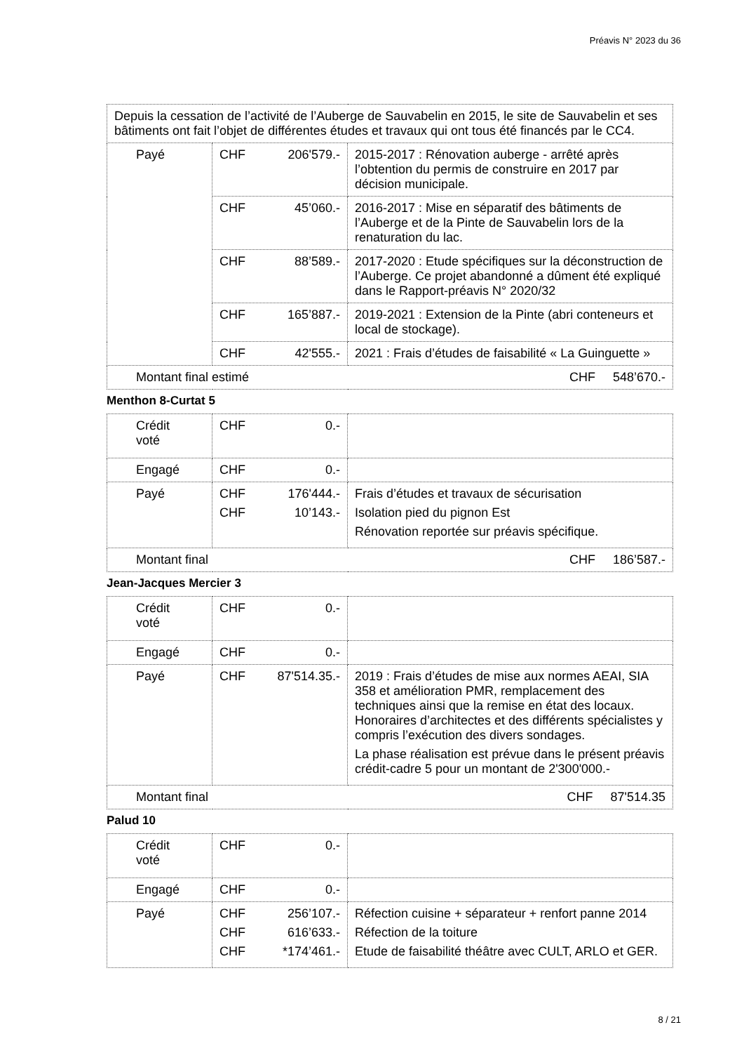Préavis N° 2023 du 36
| Depuis la cessation de l’activité de l’Auberge de Sauvabelin en 2015, le site de Sauvabelin et ses bâtiments ont fait l’objet de différentes études et travaux qui ont tous été financés par le CC4. | | |
| Payé | CHF 206'579.- | 2015-2017 : Rénovation auberge - arrêté après l’obtention du permis de construire en 2017 par décision municipale. |
| | CHF 45’060.- | 2016-2017 : Mise en séparatif des bâtiments de l’Auberge et de la Pinte de Sauvabelin lors de la renaturation du lac. |
| | CHF 88’589.- | 2017-2020 : Etude spécifiques sur la déconstruction de l’Auberge. Ce projet abandonné a dûment été expliqué dans le Rapport-préavis N° 2020/32 |
| | CHF 165’887.- | 2019-2021 : Extension de la Pinte (abri conteneurs et local de stockage). |
| | CHF 42'555.- | 2021 : Frais d’études de faisabilité « La Guinguette » |
| Montant final estimé CHF 548’670.- | | |
Menthon 8-Curtat 5
| Crédit voté | CHF 0.- | |
| Engagé | CHF 0.- | |
| Payé | CHF 176'444.- CHF 10’143.- | Frais d’études et travaux de sécurisation Isolation pied du pignon Est Rénovation reportée sur préavis spécifique. |
| Montant final CHF 186’587.- | | |
Jean-Jacques Mercier 3
| Crédit voté | CHF 0.- | |
| Engagé | CHF 0.- | |
| Payé | CHF 87'514.35.- | 2019 : Frais d’études de mise aux normes AEAI, SIA 358 et amélioration PMR, remplacement des techniques ainsi que la remise en état des locaux. Honoraires d’architectes et des différents spécialistes y compris l’exécution des divers sondages. La phase réalisation est prévue dans le présent préavis crédit-cadre 5 pour un montant de 2'300'000.- |
| Montant final CHF 87'514.35 | | |
Palud 10
| Crédit voté | CHF 0.- | |
| Engagé | CHF 0.- | |
| Payé | CHF 256’107.- CHF 616’633.- CHF *174’461.- | Réfection cuisine + séparateur + renfort panne 2014 Réfection de la toiture Etude de faisabilité théâtre avec CULT, ARLO et GER. |
8 / 21